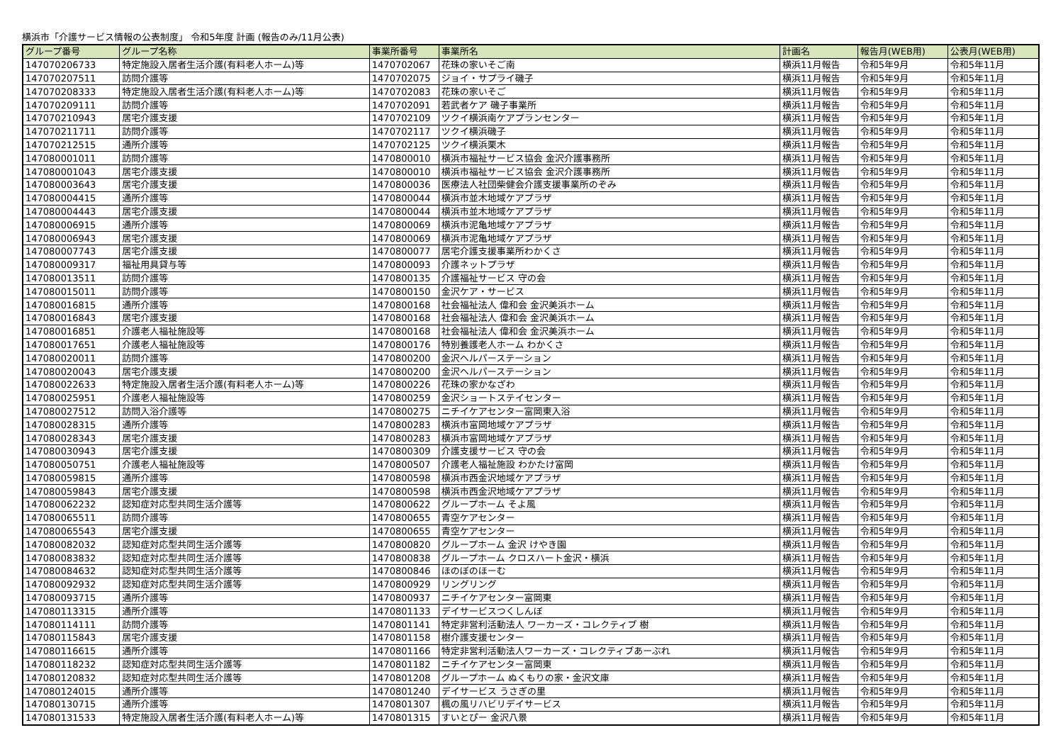横浜市「介護サービス情報の公表制度」 令和5年度 計画 (報告のみ/11月公表)
| グループ番号 | グループ名称 | 事業所番号 | 事業所名 | 計画名 | 報告月(WEB用) | 公表月(WEB用) |
| --- | --- | --- | --- | --- | --- | --- |
| 147070206733 | 特定施設入居者生活介護(有料老人ホーム)等 | 1470702067 | 花珠の家いそご南 | 横浜11月報告 | 令和5年9月 | 令和5年11月 |
| 147070207511 | 訪問介護等 | 1470702075 | ジョイ・サプライ磯子 | 横浜11月報告 | 令和5年9月 | 令和5年11月 |
| 147070208333 | 特定施設入居者生活介護(有料老人ホーム)等 | 1470702083 | 花珠の家いそご | 横浜11月報告 | 令和5年9月 | 令和5年11月 |
| 147070209111 | 訪問介護等 | 1470702091 | 若武者ケア 磯子事業所 | 横浜11月報告 | 令和5年9月 | 令和5年11月 |
| 147070210943 | 居宅介護支援 | 1470702109 | ツクイ横浜南ケアプランセンター | 横浜11月報告 | 令和5年9月 | 令和5年11月 |
| 147070211711 | 訪問介護等 | 1470702117 | ツクイ横浜磯子 | 横浜11月報告 | 令和5年9月 | 令和5年11月 |
| 147070212515 | 通所介護等 | 1470702125 | ツクイ横浜栗木 | 横浜11月報告 | 令和5年9月 | 令和5年11月 |
| 147080001011 | 訪問介護等 | 1470800010 | 横浜市福祉サービス協会 金沢介護事務所 | 横浜11月報告 | 令和5年9月 | 令和5年11月 |
| 147080001043 | 居宅介護支援 | 1470800010 | 横浜市福祉サービス協会 金沢介護事務所 | 横浜11月報告 | 令和5年9月 | 令和5年11月 |
| 147080003643 | 居宅介護支援 | 1470800036 | 医療法人社団柴健会介護支援事業所のぞみ | 横浜11月報告 | 令和5年9月 | 令和5年11月 |
| 147080004415 | 通所介護等 | 1470800044 | 横浜市並木地域ケアプラザ | 横浜11月報告 | 令和5年9月 | 令和5年11月 |
| 147080004443 | 居宅介護支援 | 1470800044 | 横浜市並木地域ケアプラザ | 横浜11月報告 | 令和5年9月 | 令和5年11月 |
| 147080006915 | 通所介護等 | 1470800069 | 横浜市泥亀地域ケアプラザ | 横浜11月報告 | 令和5年9月 | 令和5年11月 |
| 147080006943 | 居宅介護支援 | 1470800069 | 横浜市泥亀地域ケアプラザ | 横浜11月報告 | 令和5年9月 | 令和5年11月 |
| 147080007743 | 居宅介護支援 | 1470800077 | 居宅介護支援事業所わかくさ | 横浜11月報告 | 令和5年9月 | 令和5年11月 |
| 147080009317 | 福祉用具貸与等 | 1470800093 | 介護ネットプラザ | 横浜11月報告 | 令和5年9月 | 令和5年11月 |
| 147080013511 | 訪問介護等 | 1470800135 | 介護福祉サービス 守の会 | 横浜11月報告 | 令和5年9月 | 令和5年11月 |
| 147080015011 | 訪問介護等 | 1470800150 | 金沢ケア・サービス | 横浜11月報告 | 令和5年9月 | 令和5年11月 |
| 147080016815 | 通所介護等 | 1470800168 | 社会福祉法人 偉和会 金沢美浜ホーム | 横浜11月報告 | 令和5年9月 | 令和5年11月 |
| 147080016843 | 居宅介護支援 | 1470800168 | 社会福祉法人 偉和会 金沢美浜ホーム | 横浜11月報告 | 令和5年9月 | 令和5年11月 |
| 147080016851 | 介護老人福祉施設等 | 1470800168 | 社会福祉法人 偉和会 金沢美浜ホーム | 横浜11月報告 | 令和5年9月 | 令和5年11月 |
| 147080017651 | 介護老人福祉施設等 | 1470800176 | 特別養護老人ホーム わかくさ | 横浜11月報告 | 令和5年9月 | 令和5年11月 |
| 147080020011 | 訪問介護等 | 1470800200 | 金沢ヘルパーステーション | 横浜11月報告 | 令和5年9月 | 令和5年11月 |
| 147080020043 | 居宅介護支援 | 1470800200 | 金沢ヘルパーステーション | 横浜11月報告 | 令和5年9月 | 令和5年11月 |
| 147080022633 | 特定施設入居者生活介護(有料老人ホーム)等 | 1470800226 | 花珠の家かなざわ | 横浜11月報告 | 令和5年9月 | 令和5年11月 |
| 147080025951 | 介護老人福祉施設等 | 1470800259 | 金沢ショートステイセンター | 横浜11月報告 | 令和5年9月 | 令和5年11月 |
| 147080027512 | 訪問入浴介護等 | 1470800275 | ニチイケアセンター富岡東入浴 | 横浜11月報告 | 令和5年9月 | 令和5年11月 |
| 147080028315 | 通所介護等 | 1470800283 | 横浜市富岡地域ケアプラザ | 横浜11月報告 | 令和5年9月 | 令和5年11月 |
| 147080028343 | 居宅介護支援 | 1470800283 | 横浜市富岡地域ケアプラザ | 横浜11月報告 | 令和5年9月 | 令和5年11月 |
| 147080030943 | 居宅介護支援 | 1470800309 | 介護支援サービス 守の会 | 横浜11月報告 | 令和5年9月 | 令和5年11月 |
| 147080050751 | 介護老人福祉施設等 | 1470800507 | 介護老人福祉施設 わかたけ富岡 | 横浜11月報告 | 令和5年9月 | 令和5年11月 |
| 147080059815 | 通所介護等 | 1470800598 | 横浜市西金沢地域ケアプラザ | 横浜11月報告 | 令和5年9月 | 令和5年11月 |
| 147080059843 | 居宅介護支援 | 1470800598 | 横浜市西金沢地域ケアプラザ | 横浜11月報告 | 令和5年9月 | 令和5年11月 |
| 147080062232 | 認知症対応型共同生活介護等 | 1470800622 | グループホーム そよ風 | 横浜11月報告 | 令和5年9月 | 令和5年11月 |
| 147080065511 | 訪問介護等 | 1470800655 | 青空ケアセンター | 横浜11月報告 | 令和5年9月 | 令和5年11月 |
| 147080065543 | 居宅介護支援 | 1470800655 | 青空ケアセンター | 横浜11月報告 | 令和5年9月 | 令和5年11月 |
| 147080082032 | 認知症対応型共同生活介護等 | 1470800820 | グループホーム 金沢 けやき園 | 横浜11月報告 | 令和5年9月 | 令和5年11月 |
| 147080083832 | 認知症対応型共同生活介護等 | 1470800838 | グループホーム クロスハート金沢・横浜 | 横浜11月報告 | 令和5年9月 | 令和5年11月 |
| 147080084632 | 認知症対応型共同生活介護等 | 1470800846 | ほのぼのほーむ | 横浜11月報告 | 令和5年9月 | 令和5年11月 |
| 147080092932 | 認知症対応型共同生活介護等 | 1470800929 | リングリング | 横浜11月報告 | 令和5年9月 | 令和5年11月 |
| 147080093715 | 通所介護等 | 1470800937 | ニチイケアセンター富岡東 | 横浜11月報告 | 令和5年9月 | 令和5年11月 |
| 147080113315 | 通所介護等 | 1470801133 | デイサービスつくしんぼ | 横浜11月報告 | 令和5年9月 | 令和5年11月 |
| 147080114111 | 訪問介護等 | 1470801141 | 特定非営利活動法人 ワーカーズ・コレクティブ 樹 | 横浜11月報告 | 令和5年9月 | 令和5年11月 |
| 147080115843 | 居宅介護支援 | 1470801158 | 樹介護支援センター | 横浜11月報告 | 令和5年9月 | 令和5年11月 |
| 147080116615 | 通所介護等 | 1470801166 | 特定非営利活動法人ワーカーズ・コレクティブあーぶれ | 横浜11月報告 | 令和5年9月 | 令和5年11月 |
| 147080118232 | 認知症対応型共同生活介護等 | 1470801182 | ニチイケアセンター富岡東 | 横浜11月報告 | 令和5年9月 | 令和5年11月 |
| 147080120832 | 認知症対応型共同生活介護等 | 1470801208 | グループホーム ぬくもりの家・金沢文庫 | 横浜11月報告 | 令和5年9月 | 令和5年11月 |
| 147080124015 | 通所介護等 | 1470801240 | デイサービス うさぎの里 | 横浜11月報告 | 令和5年9月 | 令和5年11月 |
| 147080130715 | 通所介護等 | 1470801307 | 楓の風リハビリデイサービス | 横浜11月報告 | 令和5年9月 | 令和5年11月 |
| 147080131533 | 特定施設入居者生活介護(有料老人ホーム)等 | 1470801315 | すいとぴー 金沢八景 | 横浜11月報告 | 令和5年9月 | 令和5年11月 |